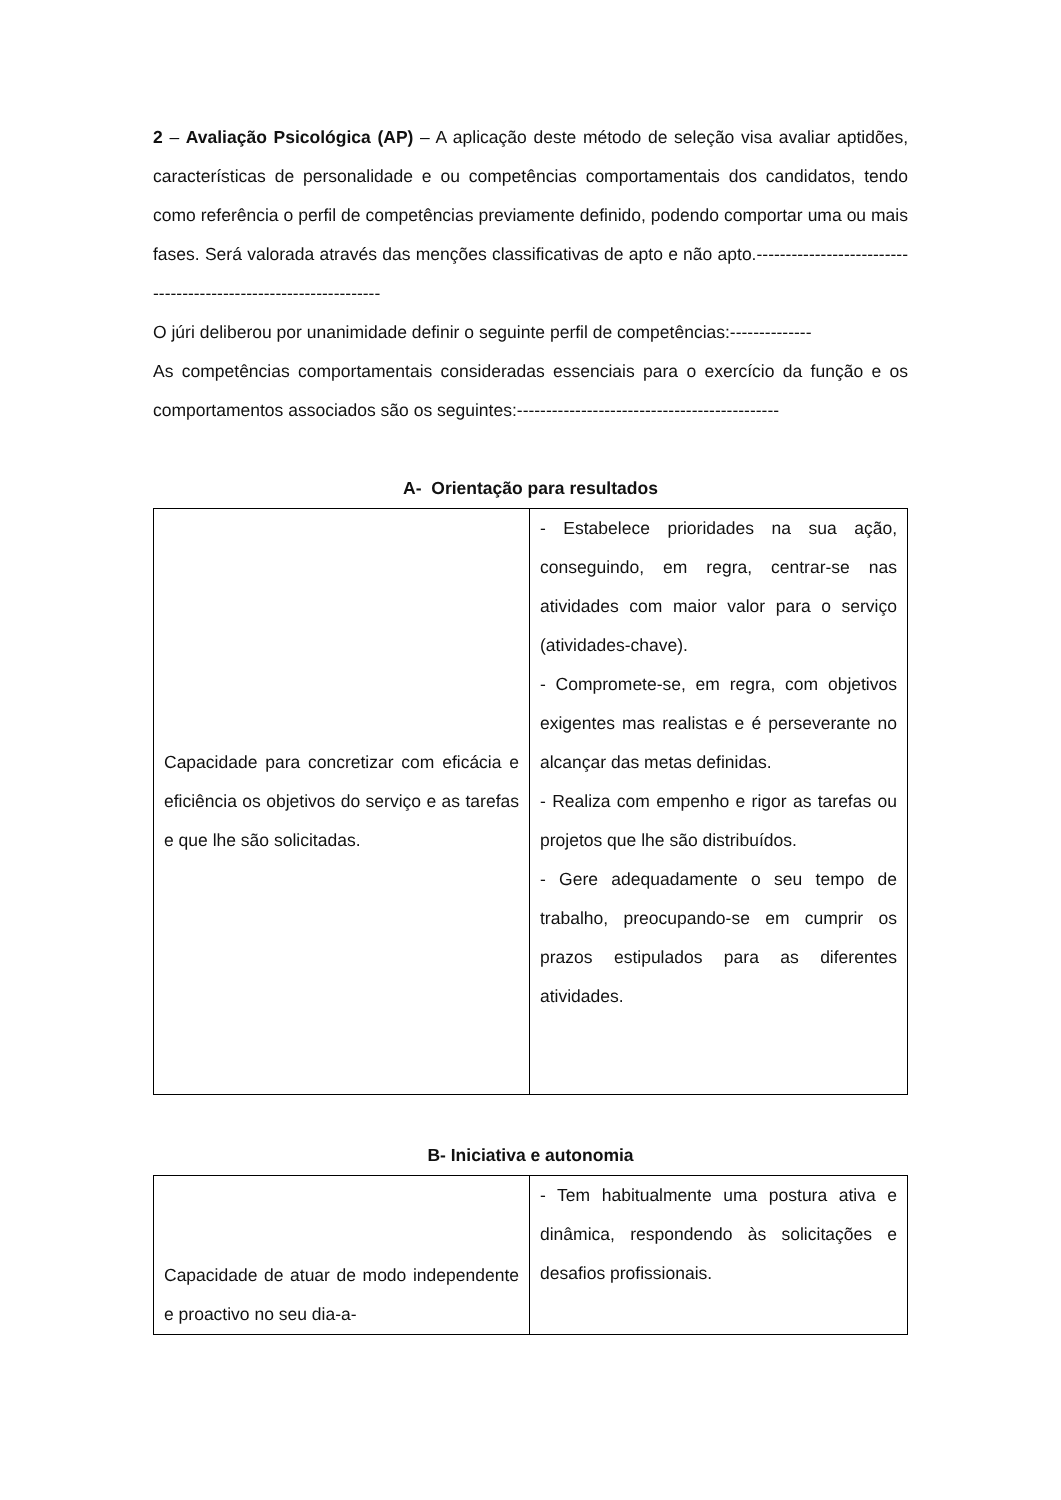2 – Avaliação Psicológica (AP) – A aplicação deste método de seleção visa avaliar aptidões, características de personalidade e ou competências comportamentais dos candidatos, tendo como referência o perfil de competências previamente definido, podendo comportar uma ou mais fases. Será valorada através das menções classificativas de apto e não apto.-----------------------------------------------------------------
O júri deliberou por unanimidade definir o seguinte perfil de competências:--------------
As competências comportamentais consideradas essenciais para o exercício da função e os comportamentos associados são os seguintes:---------------------------------------------
A- Orientação para resultados
| Capacidade para concretizar com eficácia e eficiência os objetivos do serviço e as tarefas e que lhe são solicitadas. | - Estabelece prioridades na sua ação, conseguindo, em regra, centrar-se nas atividades com maior valor para o serviço (atividades-chave). - Compromete-se, em regra, com objetivos exigentes mas realistas e é perseverante no alcançar das metas definidas. - Realiza com empenho e rigor as tarefas ou projetos que lhe são distribuídos. - Gere adequadamente o seu tempo de trabalho, preocupando-se em cumprir os prazos estipulados para as diferentes atividades. |
B- Iniciativa e autonomia
| Capacidade de atuar de modo independente e proactivo no seu dia-a- | - Tem habitualmente uma postura ativa e dinâmica, respondendo às solicitações e desafios profissionais. |